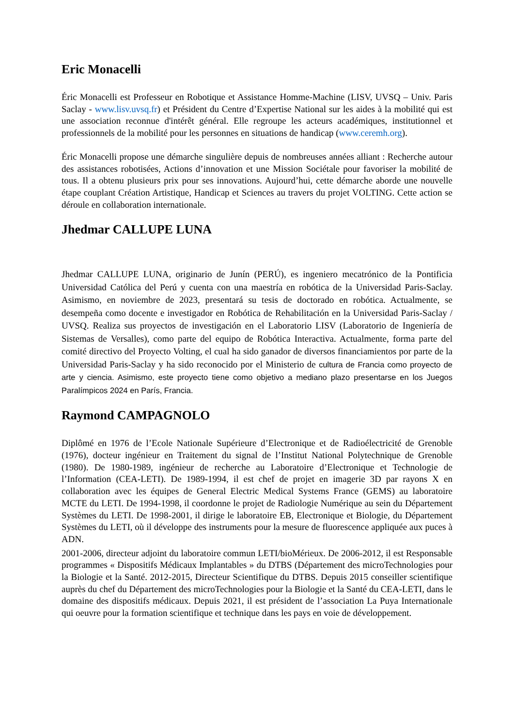Eric Monacelli
Éric Monacelli est Professeur en Robotique et Assistance Homme-Machine (LISV, UVSQ – Univ. Paris Saclay - www.lisv.uvsq.fr) et Président du Centre d’Expertise National sur les aides à la mobilité qui est une association reconnue d'intérêt général. Elle regroupe les acteurs académiques, institutionnel et professionnels de la mobilité pour les personnes en situations de handicap (www.ceremh.org).
Éric Monacelli propose une démarche singulière depuis de nombreuses années alliant : Recherche autour des assistances robotisées, Actions d’innovation et une Mission Sociétale pour favoriser la mobilité de tous. Il a obtenu plusieurs prix pour ses innovations. Aujourd’hui, cette démarche aborde une nouvelle étape couplant Création Artistique, Handicap et Sciences au travers du projet VOLTING. Cette action se déroule en collaboration internationale.
Jhedmar CALLUPE LUNA
Jhedmar CALLUPE LUNA, originario de Junín (PERÚ), es ingeniero mecatrónico de la Pontificia Universidad Católica del Perú y cuenta con una maestría en robótica de la Universidad Paris-Saclay. Asimismo, en noviembre de 2023, presentará su tesis de doctorado en robótica. Actualmente, se desempeña como docente e investigador en Robótica de Rehabilitación en la Universidad Paris-Saclay / UVSQ. Realiza sus proyectos de investigación en el Laboratorio LISV (Laboratorio de Ingeniería de Sistemas de Versalles), como parte del equipo de Robótica Interactiva. Actualmente, forma parte del comité directivo del Proyecto Volting, el cual ha sido ganador de diversos financiamientos por parte de la Universidad Paris-Saclay y ha sido reconocido por el Ministerio de cultura de Francia como proyecto de arte y ciencia. Asimismo, este proyecto tiene como objetivo a mediano plazo presentarse en los Juegos Paralímpicos 2024 en París, Francia.
Raymond CAMPAGNOLO
Diplômé en 1976 de l’Ecole Nationale Supérieure d’Electronique et de Radioélectricité de Grenoble (1976), docteur ingénieur en Traitement du signal de l’Institut National Polytechnique de Grenoble (1980). De 1980-1989, ingénieur de recherche au Laboratoire d’Electronique et Technologie de l’Information (CEA-LETI). De 1989-1994, il est chef de projet en imagerie 3D par rayons X en collaboration avec les équipes de General Electric Medical Systems France (GEMS) au laboratoire MCTE du LETI. De 1994-1998, il coordonne le projet de Radiologie Numérique au sein du Département Systèmes du LETI. De 1998-2001, il dirige le laboratoire EB, Electronique et Biologie, du Département Systèmes du LETI, où il développe des instruments pour la mesure de fluorescence appliquée aux puces à ADN.
2001-2006, directeur adjoint du laboratoire commun LETI/bioMérieux. De 2006-2012, il est Responsable programmes « Dispositifs Médicaux Implantables » du DTBS (Département des microTechnologies pour la Biologie et la Santé. 2012-2015, Directeur Scientifique du DTBS. Depuis 2015 conseiller scientifique auprès du chef du Département des microTechnologies pour la Biologie et la Santé du CEA-LETI, dans le domaine des dispositifs médicaux. Depuis 2021, il est président de l’association La Puya Internationale qui oeuvre pour la formation scientifique et technique dans les pays en voie de développement.